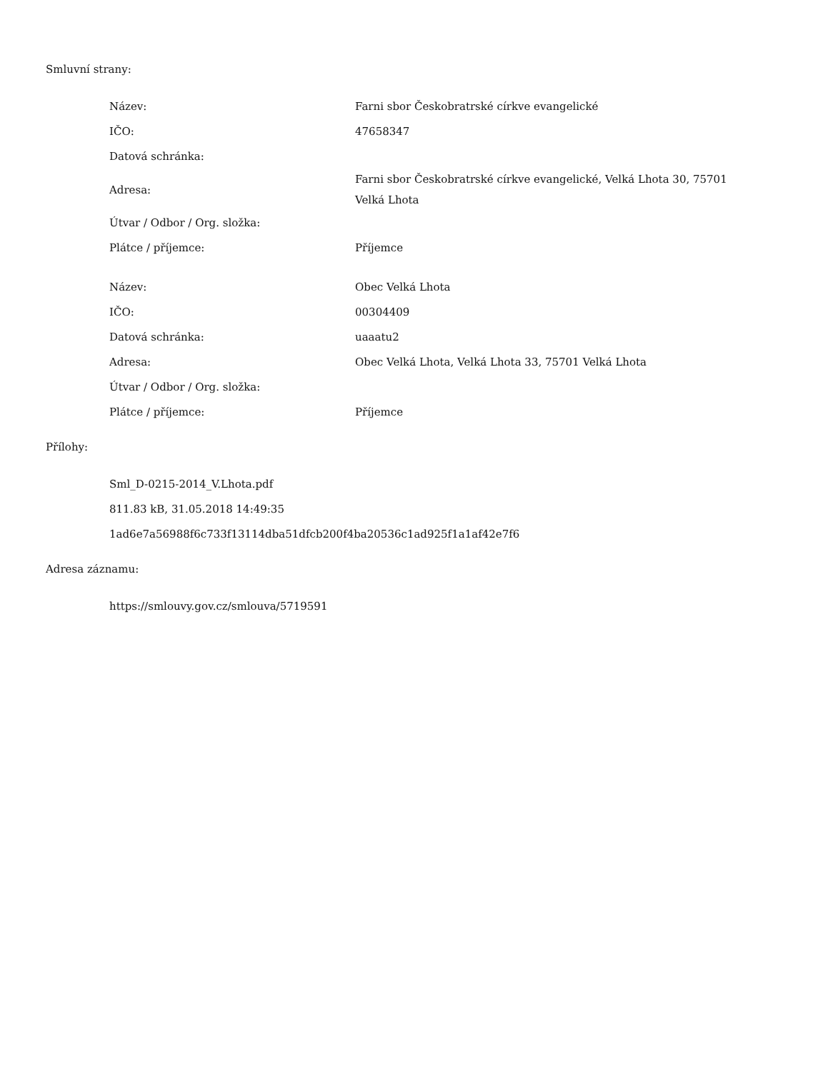Smluvní strany:
| Název: | Farni sbor Českobratrské církve evangelické |
| IČO: | 47658347 |
| Datová schránka: | |
| Adresa: | Farni sbor Českobratrské církve evangelické, Velká Lhota 30, 75701 Velká Lhota |
| Útvar / Odbor / Org. složka: | |
| Plátce / příjemce: | Příjemce |
| Název: | Obec Velká Lhota |
| IČO: | 00304409 |
| Datová schránka: | uaaatu2 |
| Adresa: | Obec Velká Lhota, Velká Lhota 33, 75701 Velká Lhota |
| Útvar / Odbor / Org. složka: | |
| Plátce / příjemce: | Příjemce |
Přílohy:
Sml_D-0215-2014_V.Lhota.pdf
811.83 kB, 31.05.2018 14:49:35
1ad6e7a56988f6c733f13114dba51dfcb200f4ba20536c1ad925f1a1af42e7f6
Adresa záznamu:
https://smlouvy.gov.cz/smlouva/5719591